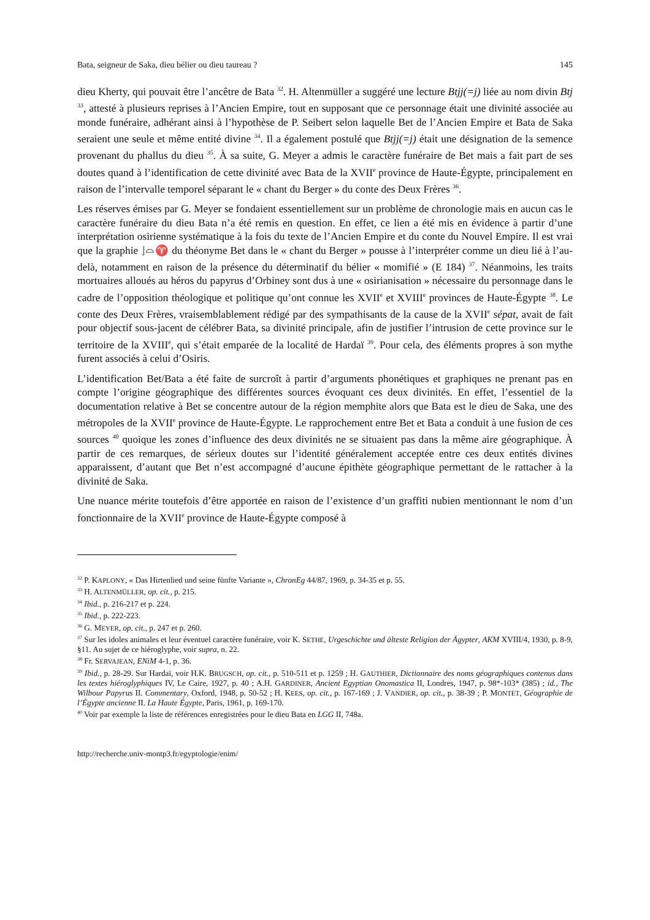Bata, seigneur de Saka, dieu bélier ou dieu taureau ? 145
dieu Kherty, qui pouvait être l’ancêtre de Bata <sup>32</sup>. H. Altenmüller a suggéré une lecture Btjj(=j) liée au nom divin Btj <sup>33</sup>, attesté à plusieurs reprises à l’Ancien Empire, tout en supposant que ce personnage était une divinité associée au monde funéraire, adhérant ainsi à l’hypothèse de P. Seibert selon laquelle Bet de l’Ancien Empire et Bata de Saka seraient une seule et même entité divine <sup>34</sup>. Il a également postulé que Btjj(=j) était une désignation de la semence provenant du phallus du dieu <sup>35</sup>. À sa suite, G. Meyer a admis le caractère funéraire de Bet mais a fait part de ses doutes quand à l’identification de cette divinité avec Bata de la XVII<sup>e</sup> province de Haute-Égypte, principalement en raison de l’intervalle temporel séparant le « chant du Berger » du conte des Deux Frères <sup>36</sup>.
Les réserves émises par G. Meyer se fondaient essentiellement sur un problème de chronologie mais en aucun cas le caractère funéraire du dieu Bata n’a été remis en question. En effet, ce lien a été mis en évidence à partir d’une interprétation osirienne systématique à la fois du texte de l’Ancien Empire et du conte du Nouvel Empire. Il est vrai que la graphie ⌋⌓♈ du théonyme Bet dans le « chant du Berger » pousse à l’interpréter comme un dieu lié à l’au-delà, notamment en raison de la présence du déterminatif du bélier « momifié » (E 184) <sup>37</sup>. Néanmoins, les traits mortuaires alloués au héros du papyrus d’Orbiney sont dus à une « osirianisation » nécessaire du personnage dans le cadre de l’opposition théologique et politique qu’ont connue les XVII<sup>e</sup> et XVIII<sup>e</sup> provinces de Haute-Égypte <sup>38</sup>. Le conte des Deux Frères, vraisemblablement rédigé par des sympathisants de la cause de la XVII<sup>e</sup> sépat, avait de fait pour objectif sous-jacent de célébrer Bata, sa divinité principale, afin de justifier l’intrusion de cette province sur le territoire de la XVIII<sup>e</sup>, qui s’était emparée de la localité de Hardaï <sup>39</sup>. Pour cela, des éléments propres à son mythe furent associés à celui d’Osiris.
L’identification Bet/Bata a été faite de surcroît à partir d’arguments phonétiques et graphiques ne prenant pas en compte l’origine géographique des différentes sources évoquant ces deux divinités. En effet, l’essentiel de la documentation relative à Bet se concentre autour de la région memphite alors que Bata est le dieu de Saka, une des métropoles de la XVII<sup>e</sup> province de Haute-Égypte. Le rapprochement entre Bet et Bata a conduit à une fusion de ces sources <sup>40</sup> quoique les zones d’influence des deux divinités ne se situaient pas dans la même aire géographique. À partir de ces remarques, de sérieux doutes sur l’identité généralement acceptée entre ces deux entités divines apparaissent, d’autant que Bet n’est accompagné d’aucune épithète géographique permettant de le rattacher à la divinité de Saka.
Une nuance mérite toutefois d’être apportée en raison de l’existence d’un graffiti nubien mentionnant le nom d’un fonctionnaire de la XVII<sup>e</sup> province de Haute-Égypte composé à
<sup>32</sup> P. KAPLONY, « Das Hirtenlied und seine fünfte Variante », ChronEg 44/87, 1969, p. 34-35 et p. 55.
<sup>33</sup> H. ALTENMÜLLER, op. cit., p. 215.
<sup>34</sup> Ibid., p. 216-217 et p. 224.
<sup>35</sup> Ibid., p. 222-223.
<sup>36</sup> G. MEYER, op. cit., p. 247 et p. 260.
<sup>37</sup> Sur les idoles animales et leur éventuel caractère funéraire, voir K. SETHE, Urgeschichte und älteste Religion der Ägypter, AKM XVIII/4, 1930, p. 8-9, §11. Au sujet de ce hiéroglyphe, voir supra, n. 22.
<sup>38</sup> Fr. SERVAJEAN, ENiM 4-1, p. 36.
<sup>39</sup> Ibid., p. 28-29. Sur Hardaï, voir H.K. BRUGSCH, op. cit., p. 510-511 et p. 1259 ; H. GAUTHIER, Dictionnaire des noms géographiques contenus dans les textes hiéroglyphiques IV, Le Caire, 1927, p. 40 ; A.H. GARDINER, Ancient Egyptian Onomastica II, Londres, 1947, p. 98*-103* (385) ; id., The Wilbour Papyrus II. Commentary, Oxford, 1948, p. 50-52 ; H. KEES, op. cit., p. 167-169 ; J. VANDIER, op. cit., p. 38-39 ; P. MONTET, Géographie de l’Égypte ancienne II. La Haute Égypte, Paris, 1961, p. 169-170.
<sup>40</sup> Voir par exemple la liste de références enregistrées pour le dieu Bata en LGG II, 748a.
http://recherche.univ-montp3.fr/egyptologie/enim/